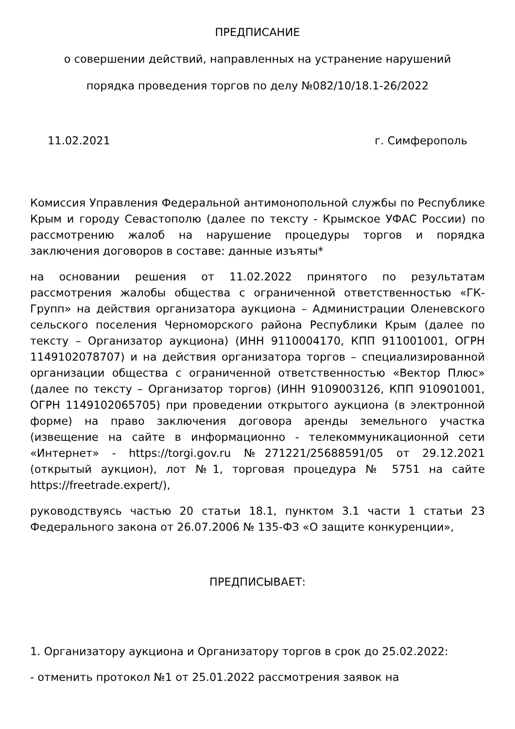ПРЕДПИСАНИЕ
о совершении действий, направленных на устранение нарушений
порядка проведения торгов по делу №082/10/18.1-26/2022
11.02.2021 г. Симферополь
Комиссия Управления Федеральной антимонопольной службы по Республике Крым и городу Севастополю (далее по тексту - Крымское УФАС России) по рассмотрению жалоб на нарушение процедуры торгов и порядка заключения договоров в составе: данные изъяты*
на основании решения от 11.02.2022 принятого по результатам рассмотрения жалобы общества с ограниченной ответственностью «ГК-Групп» на действия организатора аукциона – Администрации Оленевского сельского поселения Черноморского района Республики Крым (далее по тексту – Организатор аукциона) (ИНН 9110004170, КПП 911001001, ОГРН 1149102078707) и на действия организатора торгов – специализированной организации общества с ограниченной ответственностью «Вектор Плюс» (далее по тексту – Организатор торгов) (ИНН 9109003126, КПП 910901001, ОГРН 1149102065705) при проведении открытого аукциона (в электронной форме) на право заключения договора аренды земельного участка (извещение на сайте в информационно - телекоммуникационной сети «Интернет» - https://torgi.gov.ru №271221/25688591/05 от 29.12.2021 (открытый аукцион), лот №1, торговая процедура № 5751 на сайте https://freetrade.expert/),
руководствуясь частью 20 статьи 18.1, пунктом 3.1 части 1 статьи 23 Федерального закона от 26.07.2006 № 135-ФЗ «О защите конкуренции»,
ПРЕДПИСЫВАЕТ:
1. Организатору аукциона и Организатору торгов в срок до 25.02.2022:
- отменить протокол №1 от 25.01.2022 рассмотрения заявок на